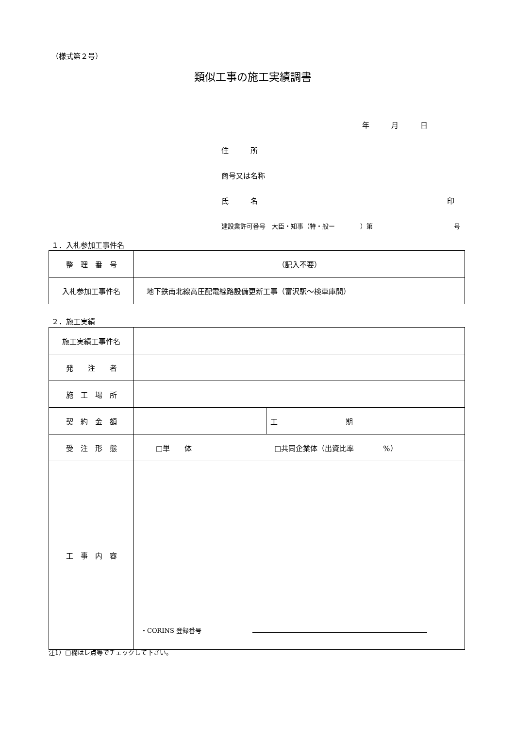（様式第２号）
類似工事の施工実績調書
年　　　月　　　日
住　　　所
商号又は名称
氏　　　名 印
建設業許可番号　大臣・知事（特・般ー　　　　）第 号
１．入札参加工事件名
| 整 理 番 号 | （記入不要） |
| 入札参加工事件名 | 地下鉄南北線高圧配電線路設備更新工事（富沢駅～検車庫間） |
２．施工実績
| 施工実績工事件名 | | | |
| 発 注 者 | | | |
| 施 工 場 所 | | | |
| 契 約 金 額 | | 工 期 | |
| 受 注 形 態 | □単 体 □共同企業体（出資比率 %） | | |
| 工 事 内 容 | ・CORINS 登録番号 | | |
注1）□欄はレ点等でチェックして下さい。